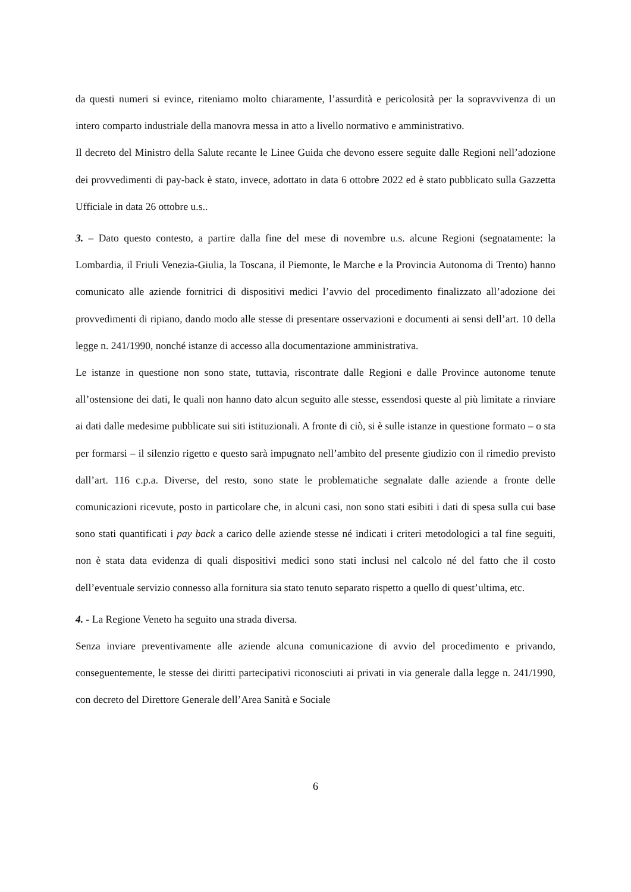da questi numeri si evince, riteniamo molto chiaramente, l’assurdità e pericolosità per la sopravvivenza di un intero comparto industriale della manovra messa in atto a livello normativo e amministrativo.
Il decreto del Ministro della Salute recante le Linee Guida che devono essere seguite dalle Regioni nell’adozione dei provvedimenti di pay-back è stato, invece, adottato in data 6 ottobre 2022 ed è stato pubblicato sulla Gazzetta Ufficiale in data 26 ottobre u.s..
3. – Dato questo contesto, a partire dalla fine del mese di novembre u.s. alcune Regioni (segnatamente: la Lombardia, il Friuli Venezia-Giulia, la Toscana, il Piemonte, le Marche e la Provincia Autonoma di Trento) hanno comunicato alle aziende fornitrici di dispositivi medici l’avvio del procedimento finalizzato all’adozione dei provvedimenti di ripiano, dando modo alle stesse di presentare osservazioni e documenti ai sensi dell’art. 10 della legge n. 241/1990, nonché istanze di accesso alla documentazione amministrativa.
Le istanze in questione non sono state, tuttavia, riscontrate dalle Regioni e dalle Province autonome tenute all’ostensione dei dati, le quali non hanno dato alcun seguito alle stesse, essendosi queste al più limitate a rinviare ai dati dalle medesime pubblicate sui siti istituzionali. A fronte di ciò, si è sulle istanze in questione formato – o sta per formarsi – il silenzio rigetto e questo sarà impugnato nell’ambito del presente giudizio con il rimedio previsto dall’art. 116 c.p.a. Diverse, del resto, sono state le problematiche segnalate dalle aziende a fronte delle comunicazioni ricevute, posto in particolare che, in alcuni casi, non sono stati esibiti i dati di spesa sulla cui base sono stati quantificati i pay back a carico delle aziende stesse né indicati i criteri metodologici a tal fine seguiti, non è stata data evidenza di quali dispositivi medici sono stati inclusi nel calcolo né del fatto che il costo dell’eventuale servizio connesso alla fornitura sia stato tenuto separato rispetto a quello di quest’ultima, etc.
4. - La Regione Veneto ha seguito una strada diversa.
Senza inviare preventivamente alle aziende alcuna comunicazione di avvio del procedimento e privando, conseguentemente, le stesse dei diritti partecipativi riconosciuti ai privati in via generale dalla legge n. 241/1990, con decreto del Direttore Generale dell’Area Sanità e Sociale
6